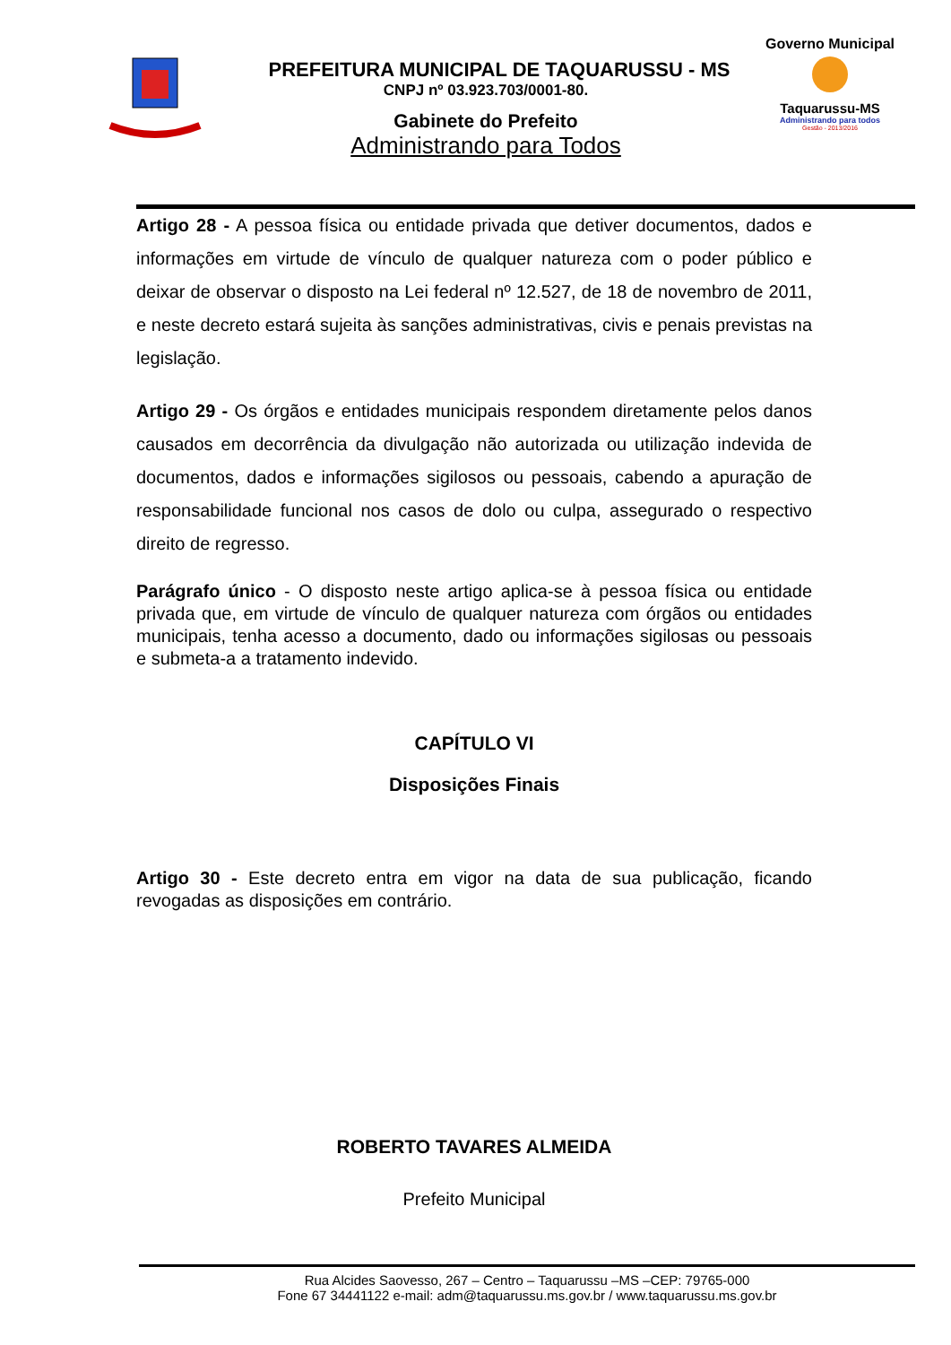PREFEITURA MUNICIPAL DE TAQUARUSSU - MS
CNPJ nº 03.923.703/0001-80.
Gabinete do Prefeito
Administrando para Todos
Governo Municipal
Taquarussu-MS
Administrando para todos
Gestão - 2013/2016
Artigo 28 - A pessoa física ou entidade privada que detiver documentos, dados e informações em virtude de vínculo de qualquer natureza com o poder público e deixar de observar o disposto na Lei federal nº 12.527, de 18 de novembro de 2011, e neste decreto estará sujeita às sanções administrativas, civis e penais previstas na legislação.
Artigo 29 - Os órgãos e entidades municipais respondem diretamente pelos danos causados em decorrência da divulgação não autorizada ou utilização indevida de documentos, dados e informações sigilosos ou pessoais, cabendo a apuração de responsabilidade funcional nos casos de dolo ou culpa, assegurado o respectivo direito de regresso.
Parágrafo único - O disposto neste artigo aplica-se à pessoa física ou entidade privada que, em virtude de vínculo de qualquer natureza com órgãos ou entidades municipais, tenha acesso a documento, dado ou informações sigilosas ou pessoais e submeta-a a tratamento indevido.
CAPÍTULO VI
Disposições Finais
Artigo 30 - Este decreto entra em vigor na data de sua publicação, ficando revogadas as disposições em contrário.
ROBERTO TAVARES ALMEIDA
Prefeito Municipal
Rua Alcides Saovesso, 267 – Centro – Taquarussu –MS –CEP: 79765-000
Fone 67 34441122 e-mail: adm@taquarussu.ms.gov.br / www.taquarussu.ms.gov.br